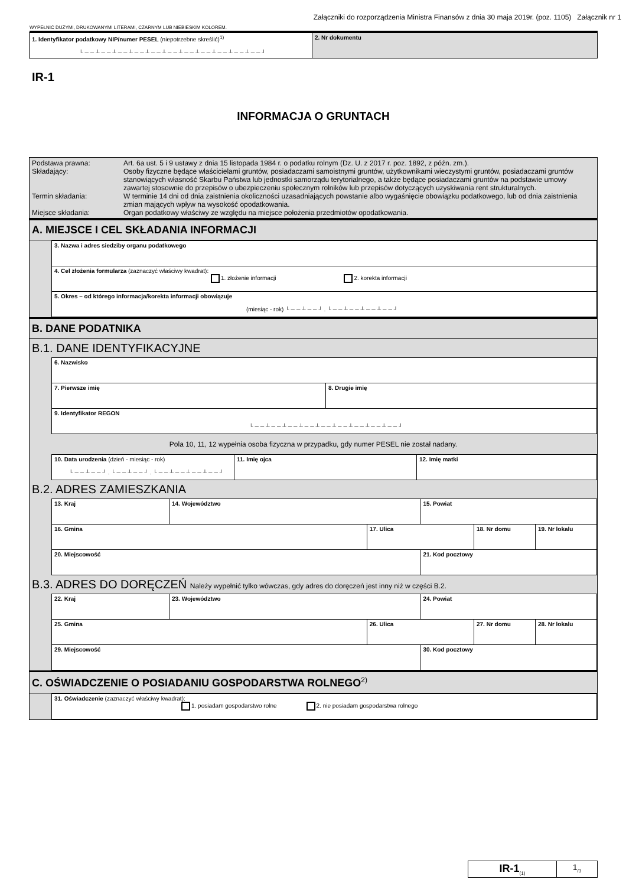Załączniki do rozporządzenia Ministra Finansów z dnia 30 maja 2019r. (poz. 1105) Załącznik nr 1
WYPEŁNIĆ DUŻYMI, DRUKOWANYMI LITERAMI, CZARNYM LUB NIEBIESKIM KOLOREM.
| 1. Identyfikator podatkowy NIP/numer PESEL (niepotrzebne skreślić)<sup>1)</sup> └──┴──┴──┴──┴──┴──┴──┴──┴──┴──┴──┘ | 2. Nr dokumentu |
IR-1
INFORMACJA O GRUNTACH
| Podstawa prawna: Art. 6a ust. 5 i 9 ustawy z dnia 15 listopada 1984 r. o podatku rolnym (Dz. U. z 2017 r. poz. 1892, z późn. zm.). Składający: Osoby fizyczne będące właścicielami gruntów, posiadaczami samoistnymi gruntów, użytkownikami wieczystymi gruntów, posiadaczami gruntów stanowiących własność Skarbu Państwa lub jednostki samorządu terytorialnego, a także będące posiadaczami gruntów na podstawie umowy zawartej stosownie do przepisów o ubezpieczeniu społecznym rolników lub przepisów dotyczących uzyskiwania rent strukturalnych. Termin składania: W terminie 14 dni od dnia zaistnienia okoliczności uzasadniających powstanie albo wygaśnięcie obowiązku podatkowego, lub od dnia zaistnienia zmian mających wpływ na wysokość opodatkowania. Miejsce składania: Organ podatkowy właściwy ze względu na miejsce położenia przedmiotów opodatkowania. |
A. MIEJSCE I CEL SKŁADANIA INFORMACJI
| 3. Nazwa i adres siedziby organu podatkowego |
| 4. Cel złożenia formularza (zaznaczyć właściwy kwadrat): 1. złożenie informacji 2. korekta informacji |
| 5. Okres – od którego informacja/korekta informacji obowiązuje (miesiąc - rok) └──┴──┘.└──┴──┴──┴──┘ |
B. DANE PODATNIKA
B.1. DANE IDENTYFIKACYJNE
| 6. Nazwisko | |
| 7. Pierwsze imię | 8. Drugie imię |
| 9. Identyfikator REGON └──┴──┴──┴──┴──┴──┴──┴──┴──┘ | |
Pola 10, 11, 12 wypełnia osoba fizyczna w przypadku, gdy numer PESEL nie został nadany.
| 10. Data urodzenia (dzień - miesiąc - rok) └──┴──┘.└──┴──┘.└──┴──┴──┴──┘ | 11. Imię ojca | 12. Imię matki |
B.2. ADRES ZAMIESZKANIA
| 13. Kraj | 14. Województwo | | 15. Powiat | | |
| 16. Gmina | | 17. Ulica | | 18. Nr domu | 19. Nr lokalu |
| 20. Miejscowość | | | 21. Kod pocztowy | | |
B.3. ADRES DO DORĘCZEŃ Należy wypełnić tylko wówczas, gdy adres do doręczeń jest inny niż w części B.2.
| 22. Kraj | 23. Województwo | | 24. Powiat | | |
| 25. Gmina | | 26. Ulica | | 27. Nr domu | 28. Nr lokalu |
| 29. Miejscowość | | | 30. Kod pocztowy | | |
C. OŚWIADCZENIE O POSIADANIU GOSPODARSTWA ROLNEGO<sup>2)</sup>
| 31. Oświadczenie (zaznaczyć właściwy kwadrat): 1. posiadam gospodarstwo rolne 2. nie posiadam gospodarstwa rolnego |
| IR-1<sub>(1)</sub> | 1<sub>/3</sub> |